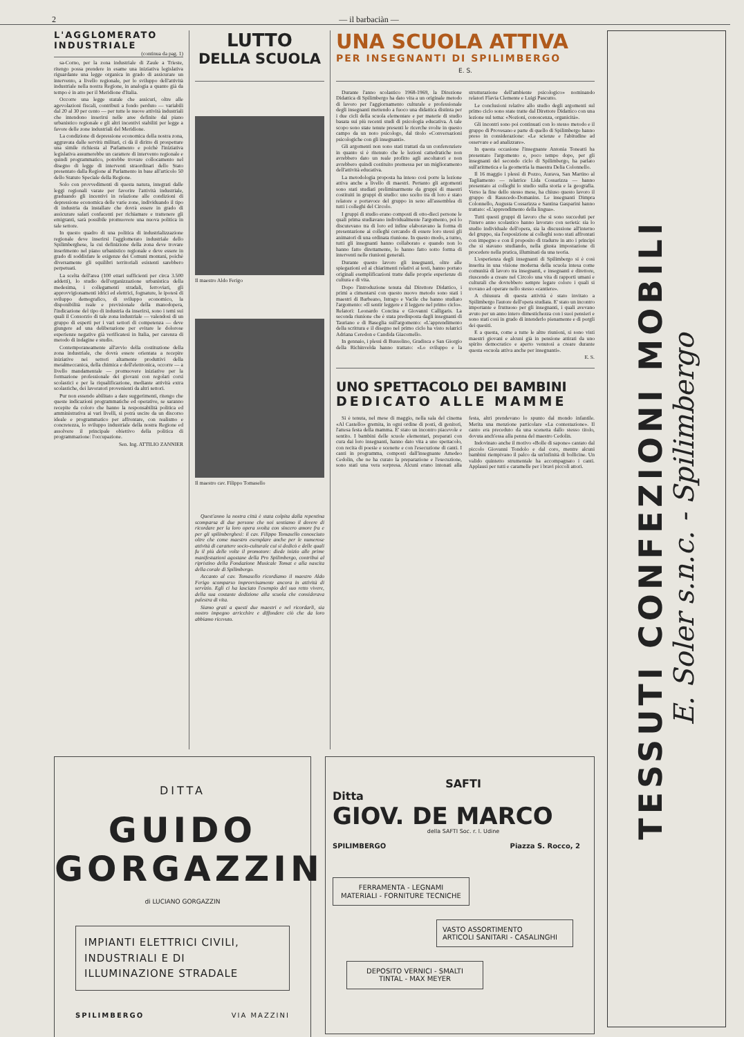2 — il barbaciàn —
L'AGGLOMERATO INDUSTRIALE
(continua da pag. 1)
sa-Corno, per la zona industriale di Zaule a Trieste, ritengo possa prendere in esame una iniziativa legislativa riguardante una legge organica in grado di assicurare un intervento, a livello regionale, per lo sviluppo dell'attività industriale nella nostra Regione, in analogia a quanto già da tempo è in atto per il Meridione d'Italia.
Occorre una legge statale che assicuri, oltre alle agevolazioni fiscali, contributi a fondo perduto — variabili dal 20 al 30 per cento — per tutte le nuove attività industriali che intendono inserirsi nelle aree definite dal piano urbanistico regionale e gli altri incentivi stabiliti per legge a favore delle zone industriali del Meridione.
La condizione di depressione economica della nostra zona, aggravata dalle servitù militari, ci dà il diritto di prospettare una simile richiesta al Parlamento e poichè l'iniziativa legislativa assumerebbe un carattere di intervento regionale e quindi programmatico, potrebbe trovare collocamento nel disegno di legge di interventi straordinari dello Stato presentato dalla Regione al Parlamento in base all'articolo 50 dello Statuto Speciale della Regione.
Solo con provvedimenti di questa natura, integrati dalle leggi regionali varate per favorire l'attività industriale, graduando gli incentivi in relazione alle condizioni di depressione economica delle varie zone, individuando il tipo di industria da installare che dovrà essere in grado di assicurare salari confacenti per richiamare e trattenere gli emigranti, sarà possibile promuovere una nuova politica in tale settore.
In questo quadro di una politica di industrializzazione regionale deve inserirsi l'agglomerato industriale dello Spilimberghese, la cui definizione della zona deve trovare inserimento nel piano urbanistico regionale e deve essere in grado di soddisfare le esigenze dei Comuni montani, poichè diversamente gli squilibri territoriali esistenti sarebbero perpetuati.
La scelta dell'area (100 ettari sufficienti per circa 3.500 addetti), lo studio dell'organizzazione urbanistica della medesima, i collegamenti stradali, ferroviari, gli approvvigionamenti idrici ed elettrici, fognature, le ipotesi di sviluppo demografico, di sviluppo economico, la disponibilità reale e previsionale della manodopera, l'indicazione del tipo di industria da inserirsi, sono i temi sui quali il Consorzio di tale zona industriale — valendosi di un gruppo di esperti per i vari settori di competenza — deve giungere ad una deliberazione per evitare le dolorose esperienze negative già verificatesi in Italia, per carenza di metodo di indagine e studio.
Contemporaneamente all'avvio della costituzione della zona industriale, che dovrà essere orientata a recepire iniziative nei settori altamente produttivi della metalmeccanica, della chimica e dell'elettronica, occorre — a livello mandamentale — promuovere iniziative per la formazione professionale dei giovani con regolari corsi scolastici e per la riqualificazione, mediante attività extra scolastiche, dei lavoratori provenienti da altri settori.
Pur non essendo abilitato a dare suggerimenti, ritengo che queste indicazioni programmatiche ed operative, se saranno recepite da coloro che hanno la responsabilità politica ed amministrativa ai vari livelli, si potrà uscire da un discorso ideale e programmatico per affrontare, con realismo e concretezza, lo sviluppo industriale della nostra Regione ed assolvere il principale obiettivo della politica di programmazione: l'occupazione.
Sen. Ing. ATTILIO ZANNIER
LUTTO
DELLA SCUOLA
Il maestro Aldo Ferigo
Il maestro cav. Filippo Tomasello
Quest'anno la nostra città è stata colpita dalla repentina scomparsa di due persone che noi sentiamo il dovere di ricordare per la loro opera svolta con sincero amore fra e per gli spilimberghesi: il cav. Filippo Tomasello conosciuto oltre che come maestro esemplare anche per le numerose attività di carattere socio-culturale cui si dedicò e delle quali fu il più delle volte il promotore: diede inizio alle prime manifestazioni agostane della Pro Spilimbergo, contribuì al ripristino della Fondazione Musicale Tomat e alla nascita della corale di Spilimbergo.
Accanto al cav. Tomasello ricordiamo il maestro Aldo Ferigo scomparso improvvisamente ancora in attività di servizio. Egli ci ha lasciato l'esempio del suo retto vivere, della sua costante dedizione alla scuola che considerava palestra di vita.
Siamo grati a questi due maestri e nel ricordarli, sia nostro impegno arricchire e diffondere ciò che da loro abbiamo ricevuto.
UNA SCUOLA ATTIVA
PER INSEGNANTI DI SPILIMBERGO
E. S.
Durante l'anno scolastico 1968-1969, la Direzione Didattica di Spilimbergo ha dato vita a un originale metodo di lavoro per l'aggiornamento culturale e professionale degli insegnanti mettendo a fuoco una didattica distinta per i due cicli della scuola elementare e per materie di studio basata sui più recenti studi di psicologia educativa. A tale scopo sono state tenute presenti le ricerche svolte in questo campo da un noto psicologo, dal titolo «Conversazioni psicologiche con gli insegnanti».
Gli argomenti non sono stati trattati da un conferenziere in quanto si è ritenuto che le lezioni cattedratiche non avrebbero dato un reale profitto agli ascoltatori e non avrebbero quindi costituito premessa per un miglioramento dell'attività educativa.
La metodologia proposta ha inteso così porre la lezione attiva anche a livello di maestri. Pertanto gli argomenti sono stati studiati preliminarmente da gruppi di maestri costituiti in gruppi di studio: uno scelto tra di loro è stato relatore e portavoce del gruppo in seno all'assemblea di tutti i colleghi del Circolo.
I gruppi di studio erano composti di otto-dieci persone le quali prima studiavano individualmente l'argomento, poi lo discutevano tra di loro ed infine elaboravano la forma di presentazione ai colleghi cercando di essere loro stessi gli animatori di una ordinata riunione. In questo modo, a turno, tutti gli insegnanti hanno collaborato e quando non lo hanno fatto direttamente, lo hanno fatto sotto forma di interventi nelle riunioni generali.
Durante questo lavoro gli insegnanti, oltre alle spiegazioni ed ai chiarimenti relativi ai testi, hanno portato originali esemplificazioni tratte dalle proprie esperienze di cultura e di vita.
Dopo l'introduzione tenuta dal Direttore Didattico, i primi a cimentarsi con questo nuovo metodo sono stati i maestri di Barbeano, Istrago e Vacile che hanno studiato l'argomento: «Il sentir leggere e il leggere nel primo ciclo». Relatori: Leonardo Concina e Giovanni Calligaris. La seconda riunione che è stata predisposta dagli insegnanti di Tauriano e di Baseglia sull'argomento: «L'apprendimento della scrittura e il disegno nel primo ciclo ha visto relatrici Adriana Ceredon e Candida Giacomello.
In gennaio, i plessi di Bussolino, Gradisca e San Giorgio della Richinvelda hanno trattato: «Lo sviluppo e la strutturazione dell'ambiente psicologico» nominando relatori Flavia Clemente e Luigi Pascutto.
Le conclusioni relative allo studio degli argomenti sul primo ciclo sono state tratte dal Direttore Didattico con una lezione sul tema: «Nozioni, conoscenza, organicità».
Gli incontri sono poi continuati con lo stesso metodo e il gruppo di Provesano e parte di quello di Spilimbergo hanno preso in considerazione: «Le scienze e l'abitudine ad osservare e ad analizzare».
In questa occasione l'insegnante Antonia Toneatti ha presentato l'argomento e, poco tempo dopo, per gli insegnanti del secondo ciclo di Spilimbergo, ha parlato sull'aritmetica e la geometria la maestra Delia Colonnello.
Il 16 maggio i plessi di Pozzo, Aurava, San Martino al Tagliamento — relatrice Lida Cossarizza — hanno presentato ai colleghi lo studio sulla storia e la geografia. Verso la fine dello stesso mese, ha chiuso questo lavoro il gruppo di Rauscedo-Domanins. Le insegnanti Dimpra Colonnello, Augusta Cossarizza e Santina Gasparini hanno trattato: «L'apprendimento della lingua».
Tutti questi gruppi di lavoro che si sono succeduti per l'intero anno scolastico hanno lavorato con serietà: sia lo studio individuale dell'opera, sia la discussione all'interno del gruppo, sia l'esposizione ai colleghi sono stati affrontati con impegno e con il proposito di tradurre in atto i principi che si stavano studiando, nella giusta impostazione di procedere nella pratica, illuminati da una teoria.
L'esperienza degli insegnanti di Spilimbergo si è così inserita in una visione moderna della scuola intesa come comunità di lavoro tra insegnanti, e insegnanti e direttore, riuscendo a creare nel Circolo una vita di rapporti umani e culturali che dovrebbero sempre legare coloro i quali si trovano ad operare nello stesso «cantiere».
A chiusura di questa attività è stato invitato a Spilimbergo l'autore dell'opera studiata. E' stato un incontro importante e fruttuoso per gli insegnanti, i quali avevano avuto per un anno intero dimestichezza con i suoi pensieri e sono stati così in grado di intenderlo pienamente e di porgli dei quesiti.
E a questa, come a tutte le altre riunioni, si sono visti maestri giovani e alcuni già in pensione attirati da uno spirito democratico e aperto venutosi a creare durante questa «scuola attiva anche per insegnanti».
E. S.
UNO SPETTACOLO DEI BAMBINI
DEDICATO ALLE MAMME
Si è tenuta, nel mese di maggio, nella sala del cinema «Al Castello» gremita, in ogni ordine di posti, di genitori, l'attesa festa della mamma. E' stato un incontro piacevole e sentito. I bambini delle scuole elementari, preparati con cura dai loro insegnanti, hanno dato vita a uno spettacolo, con recita di poesie e scenette e con l'esecuzione di canti. I canti in programma, composti dall'insegnante Amedeo Cedolin, che ne ha curato la preparazione e l'esecuzione, sono stati una vera sorpresa. Alcuni erano intonati alla festa, altri prendevano lo spunto dal mondo infantile. Merita una menzione particolare «La contestazione». Il canto era preceduto da una scenetta dallo stesso titolo, dovuta anch'essa alla penna del maestro Cedolin.
Indovinato anche il motivo «Bolle di sapone» cantato dal piccolo Giovanni Tondolo e dal coro, mentre alcuni bambini riempivano il palco da un'infinità di bollicine. Un valido quintetto strumentale ha accompagnato i canti. Applausi per tutti e caramelle per i bravi piccoli attori.
DITTA
GUIDO
GORGAZZIN
di LUCIANO GORGAZZIN
IMPIANTI ELETTRICI CIVILI,
INDUSTRIALI E DI
ILLUMINAZIONE STRADALE
SPILIMBERGO VIA MAZZINI
SAFTI
Ditta
GIOV. DE MARCO
della SAFTI Soc. r. l. Udine
SPILIMBERGO Piazza S. Rocco, 2
FERRAMENTA - LEGNAMI
MATERIALI - FORNITURE TECNICHE
VASTO ASSORTIMENTO
ARTICOLI SANITARI - CASALINGHI
DEPOSITO VERNICI - SMALTI
TINTAL - MAX MEYER
TESSUTI CONFEZIONI MOBILI
E. Soler s.n.c. - Spilimbergo